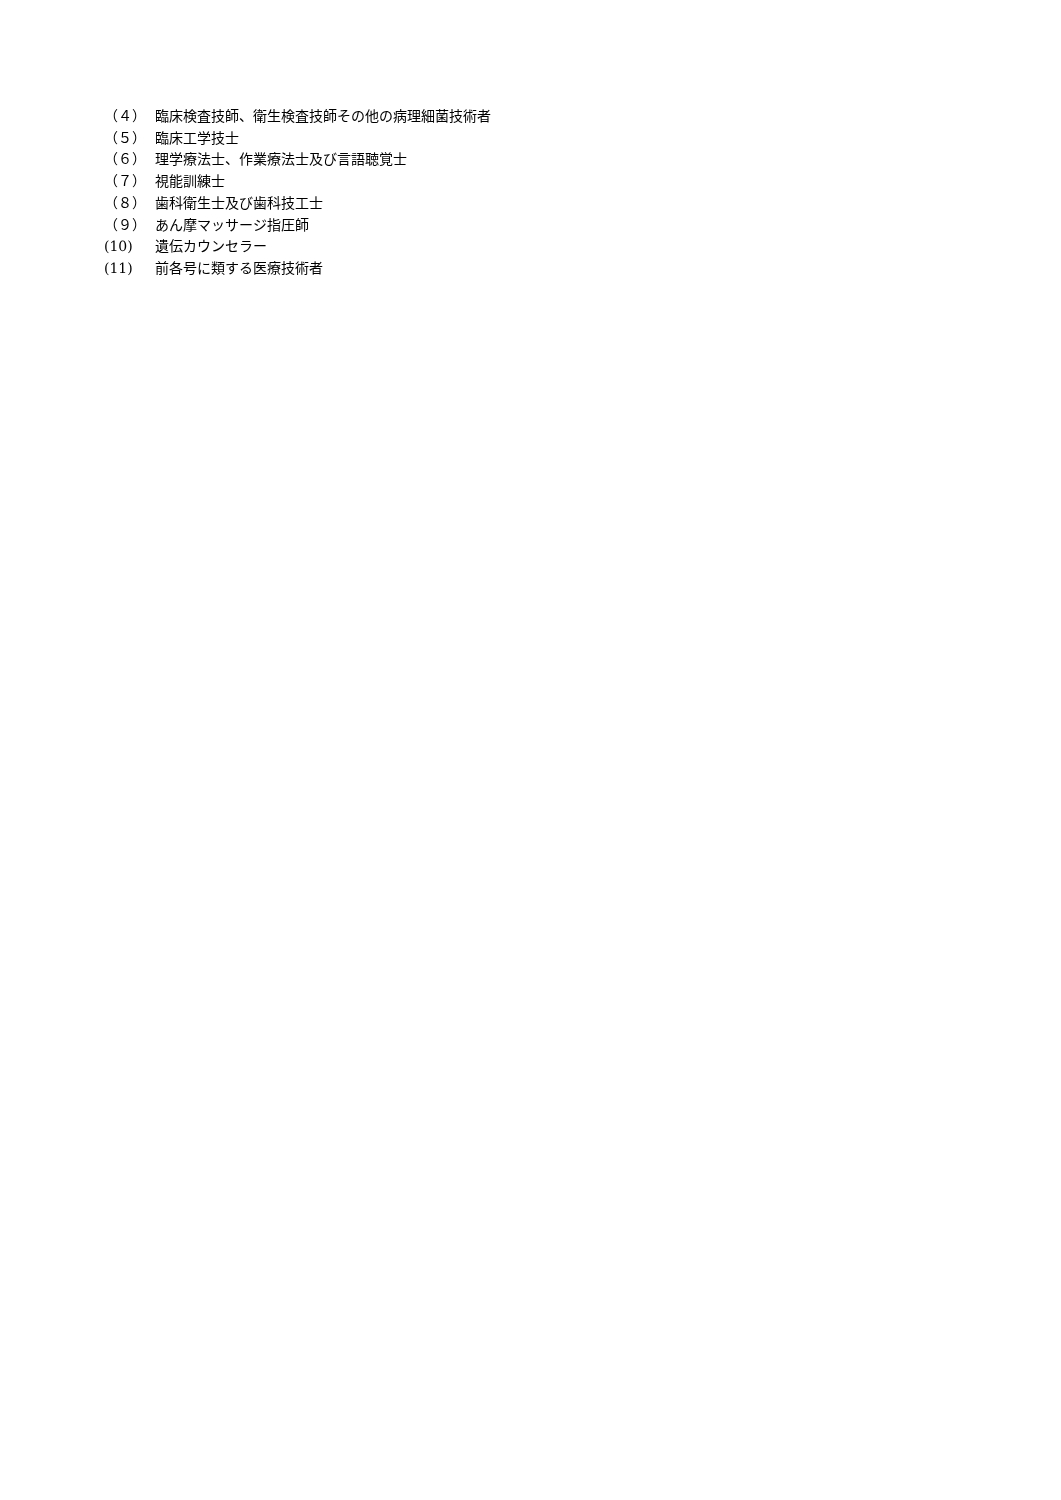（４） 臨床検査技師、衛生検査技師その他の病理細菌技術者
（５） 臨床工学技士
（６） 理学療法士、作業療法士及び言語聴覚士
（７） 視能訓練士
（８） 歯科衛生士及び歯科技工士
（９） あん摩マッサージ指圧師
(10) 遺伝カウンセラー
(11) 前各号に類する医療技術者